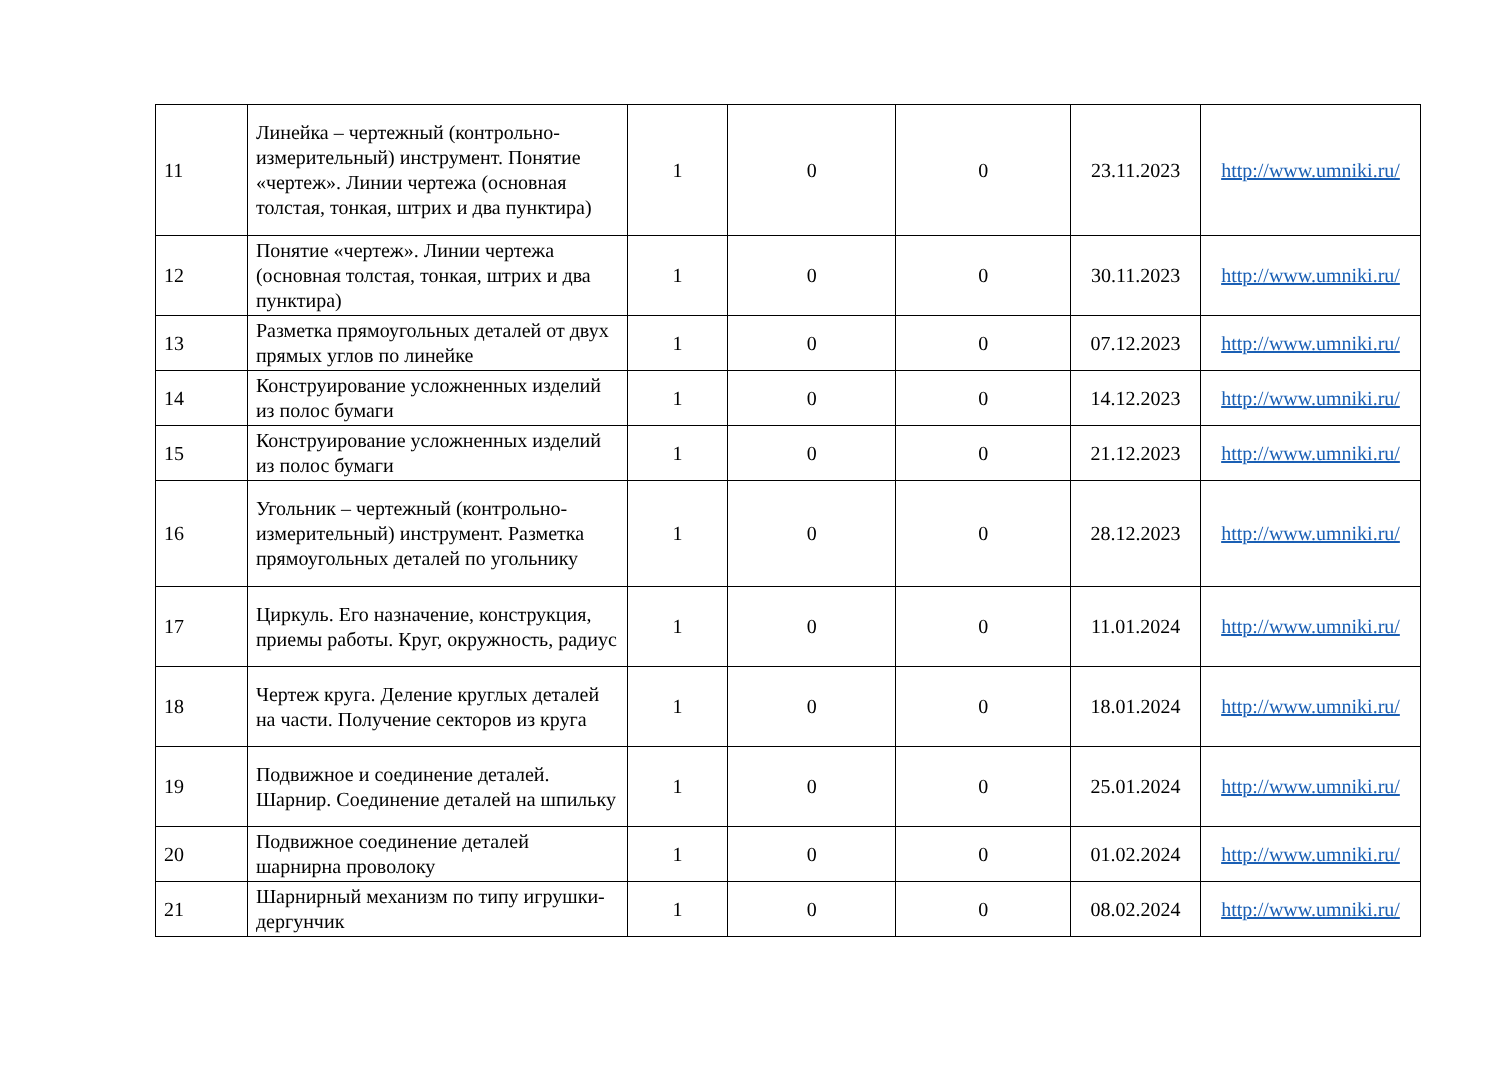| 11 | Линейка – чертежный (контрольно-измерительный) инструмент. Понятие «чертеж». Линии чертежа (основная толстая, тонкая, штрих и два пунктира) | 1 | 0 | 0 | 23.11.2023 | http://www.umniki.ru/ |
| 12 | Понятие «чертеж». Линии чертежа (основная толстая, тонкая, штрих и два пунктира) | 1 | 0 | 0 | 30.11.2023 | http://www.umniki.ru/ |
| 13 | Разметка прямоугольных деталей от двух прямых углов по линейке | 1 | 0 | 0 | 07.12.2023 | http://www.umniki.ru/ |
| 14 | Конструирование усложненных изделий из полос бумаги | 1 | 0 | 0 | 14.12.2023 | http://www.umniki.ru/ |
| 15 | Конструирование усложненных изделий из полос бумаги | 1 | 0 | 0 | 21.12.2023 | http://www.umniki.ru/ |
| 16 | Угольник – чертежный (контрольно-измерительный) инструмент. Разметка прямоугольных деталей по угольнику | 1 | 0 | 0 | 28.12.2023 | http://www.umniki.ru/ |
| 17 | Циркуль. Его назначение, конструкция, приемы работы. Круг, окружность, радиус | 1 | 0 | 0 | 11.01.2024 | http://www.umniki.ru/ |
| 18 | Чертеж круга. Деление круглых деталей на части. Получение секторов из круга | 1 | 0 | 0 | 18.01.2024 | http://www.umniki.ru/ |
| 19 | Подвижное и соединение деталей. Шарнир. Соединение деталей на шпильку | 1 | 0 | 0 | 25.01.2024 | http://www.umniki.ru/ |
| 20 | Подвижное соединение деталей шарнирна проволоку | 1 | 0 | 0 | 01.02.2024 | http://www.umniki.ru/ |
| 21 | Шарнирный механизм по типу игрушки-дергунчик | 1 | 0 | 0 | 08.02.2024 | http://www.umniki.ru/ |